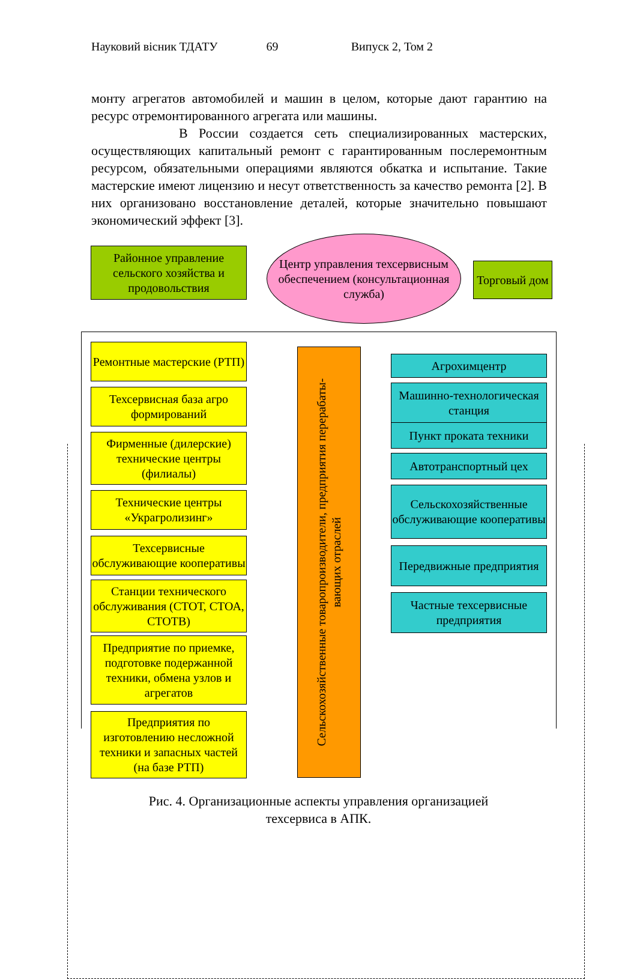Науковий вісник ТДАТУ 69 Випуск 2, Том 2
монту агрегатов автомобилей и машин в целом, которые дают гарантию на ресурс отремонтированного агрегата или машины.
В России создается сеть специализированных мастерских, осуществляющих капитальный ремонт с гарантированным послеремонтным ресурсом, обязательными операциями являются обкатка и испытание. Такие мастерские имеют лицензию и несут ответственность за качество ремонта [2]. В них организовано восстановление деталей, которые значительно повышают экономический эффект [3].
Районное управление сельского хозяйства и продовольствия
Центр управления техсервисным обеспечением (консультационная служба)
Торговый дом
Ремонтные мастерские (РТП)
Техсервисная база агро формирований
Фирменные (дилерские) технические центры (филиалы)
Технические центры «Украгролизинг»
Техсервисные обслуживающие кооперативы
Станции технического обслуживания (СТОТ, СТОА, СТОТВ)
Предприятие по приемке, подготовке подержанной техники, обмена узлов и агрегатов
Предприятия по изготовлению несложной техники и запасных частей (на базе РТП)
Сельскохозяйственные товаропроизводители, предприятия перерабаты-
вающих отраслей
Агрохимцентр
Машинно-технологическая станция
Пункт проката техники
Автотранспортный цех
Сельскохозяйственные обслуживающие кооперативы
Передвижные предприятия
Частные техсервисные предприятия
Рис. 4. Организационные аспекты управления организацией
техсервиса в АПК.